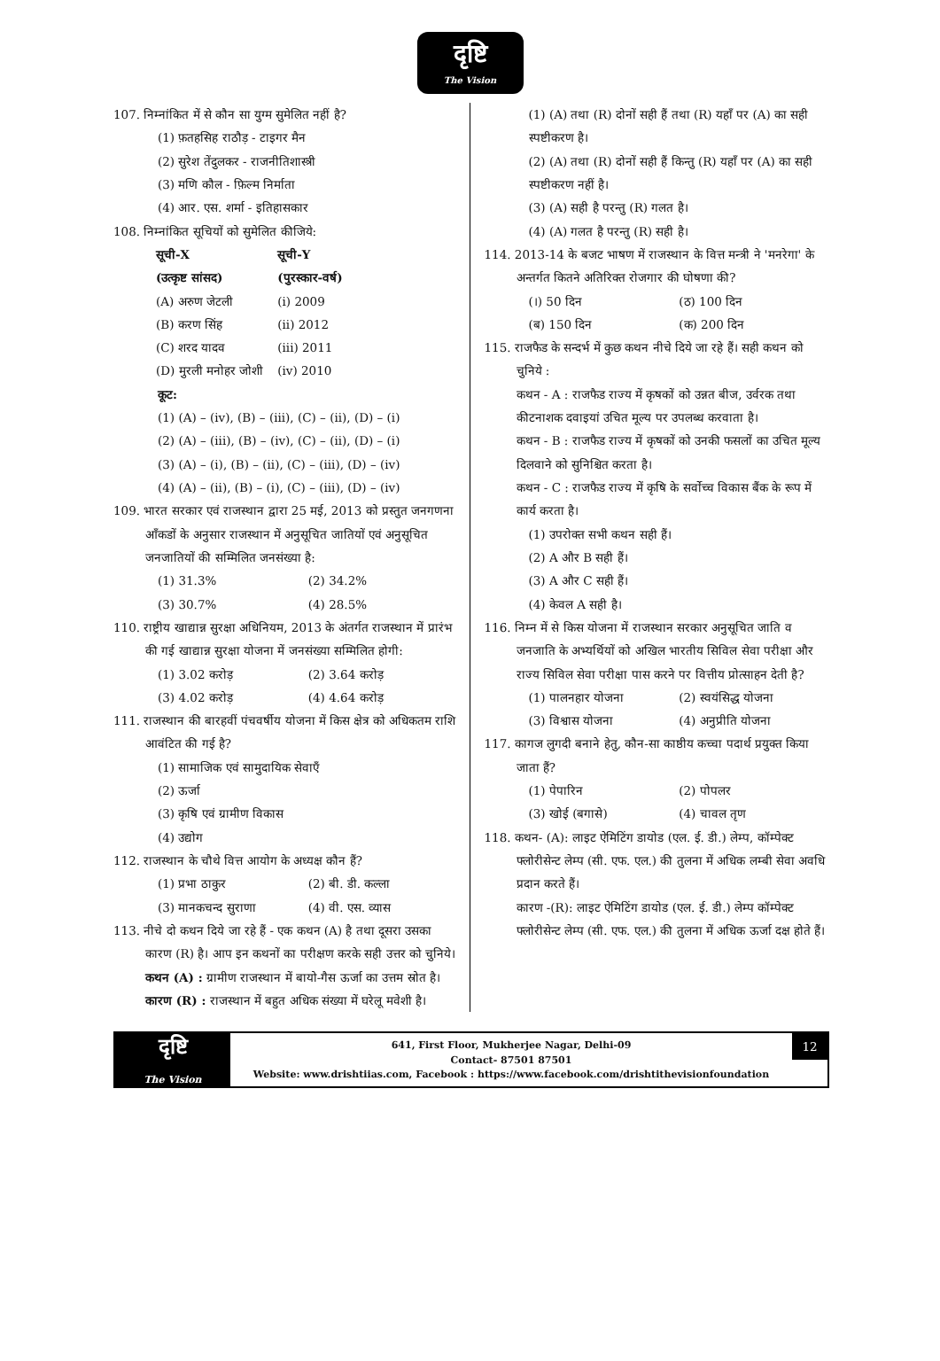दृष्टि
The Vision
107. निम्नांकित में से कौन सा युग्म सुमेलित नहीं है?
(1) फ़तहसिह राठौड़ - टाइगर मैन
(2) सुरेश तेंदुलकर - राजनीतिशास्त्री
(3) मणि कौल - फ़िल्म निर्माता
(4) आर. एस. शर्मा - इतिहासकार
108. निम्नांकित सूचियों को सुमेलित कीजिये:
| सूची-X | सूची-Y |
| --- | --- |
| (उत्कृष्ट सांसद) | (पुरस्कार-वर्ष) |
| (A) अरुण जेटली | (i) 2009 |
| (B) करण सिंह | (ii) 2012 |
| (C) शरद यादव | (iii) 2011 |
| (D) मुरली मनोहर जोशी | (iv) 2010 |
कूट:
(1) (A) – (iv), (B) – (iii), (C) – (ii), (D) – (i)
(2) (A) – (iii), (B) – (iv), (C) – (ii), (D) – (i)
(3) (A) – (i), (B) – (ii), (C) – (iii), (D) – (iv)
(4) (A) – (ii), (B) – (i), (C) – (iii), (D) – (iv)
109. भारत सरकार एवं राजस्थान द्वारा 25 मई, 2013 को प्रस्तुत जनगणना आँकडों के अनुसार राजस्थान में अनुसूचित जातियों एवं अनुसूचित जनजातियों की सम्मिलित जनसंख्या है:
(1) 31.3% (2) 34.2% (3) 30.7% (4) 28.5%
110. राष्ट्रीय खाद्यान्न सुरक्षा अधिनियम, 2013 के अंतर्गत राजस्थान में प्रारंभ की गई खाद्यान्न सुरक्षा योजना में जनसंख्या सम्मिलित होगी:
(1) 3.02 करोड़ (2) 3.64 करोड़ (3) 4.02 करोड़ (4) 4.64 करोड़
111. राजस्थान की बारहवीं पंचवर्षीय योजना में किस क्षेत्र को अधिकतम राशि आवंटित की गई है?
(1) सामाजिक एवं सामुदायिक सेवाएँ
(2) ऊर्जा
(3) कृषि एवं ग्रामीण विकास
(4) उद्योग
112. राजस्थान के चौथे वित्त आयोग के अध्यक्ष कौन हैं?
(1) प्रभा ठाकुर (2) बी. डी. कल्ला (3) मानकचन्द सुराणा (4) वी. एस. व्यास
113. नीचे दो कथन दिये जा रहे हैं - एक कथन (A) है तथा दूसरा उसका कारण (R) है। आप इन कथनों का परीक्षण करके सही उत्तर को चुनिये।
कथन (A) : ग्रामीण राजस्थान में बायो-गैस ऊर्जा का उत्तम स्रोत है।
कारण (R) : राजस्थान में बहुत अधिक संख्या में घरेलू मवेशी है।
(1) (A) तथा (R) दोनों सही हैं तथा (R) यहाँ पर (A) का सही स्पष्टीकरण है।
(2) (A) तथा (R) दोनों सही हैं किन्तु (R) यहाँ पर (A) का सही स्पष्टीकरण नहीं है।
(3) (A) सही है परन्तु (R) गलत है।
(4) (A) गलत है परन्तु (R) सही है।
114. 2013-14 के बजट भाषण में राजस्थान के वित्त मन्त्री ने 'मनरेगा' के अन्तर्गत कितने अतिरिक्त रोजगार की घोषणा की?
(।) 50 दिन (ठ) 100 दिन (ब) 150 दिन (क) 200 दिन
115. राजफैड के सन्दर्भ में कुछ कथन नीचे दिये जा रहे हैं। सही कथन को चुनिये :
कथन - A : राजफैड राज्य में कृषकों को उन्नत बीज, उर्वरक तथा कीटनाशक दवाइयां उचित मूल्य पर उपलब्ध करवाता है।
कथन - B : राजफैड राज्य में कृषकों को उनकी फसलों का उचित मूल्य दिलवाने को सुनिश्चित करता है।
कथन - C : राजफैड राज्य में कृषि के सर्वोच्च विकास बैंक के रूप में कार्य करता है।
(1) उपरोक्त सभी कथन सही हैं।
(2) A और B सही हैं।
(3) A और C सही हैं।
(4) केवल A सही है।
116. निम्न में से किस योजना में राजस्थान सरकार अनुसूचित जाति व जनजाति के अभ्यर्थियों को अखिल भारतीय सिविल सेवा परीक्षा और राज्य सिविल सेवा परीक्षा पास करने पर वित्तीय प्रोत्साहन देती है?
(1) पालनहार योजना (2) स्वयंसिद्ध योजना (3) विश्वास योजना (4) अनुप्रीति योजना
117. कागज लुगदी बनाने हेतु, कौन-सा काष्ठीय कच्चा पदार्थ प्रयुक्त किया जाता हैं?
(1) पेपारिन (2) पोपलर (3) खोई (बगासे) (4) चावल तृण
118. कथन- (A): लाइट ऐमिटिंग डायोड (एल. ई. डी.) लेम्प, कॉम्पेक्ट फ्लोरीसेन्ट लेम्प (सी. एफ. एल.) की तुलना में अधिक लम्बी सेवा अवधि प्रदान करते हैं।
कारण -(R): लाइट ऐमिटिंग डायोड (एल. ई. डी.) लेम्प कॉम्पेक्ट फ्लोरीसेन्ट लेम्प (सी. एफ. एल.) की तुलना में अधिक ऊर्जा दक्ष होते हैं।
दृष्टि
The Vision
641, First Floor, Mukherjee Nagar, Delhi-09
Contact- 87501 87501
Website: www.drishtiias.com, Facebook : https://www.facebook.com/drishtithevisionfoundation
12